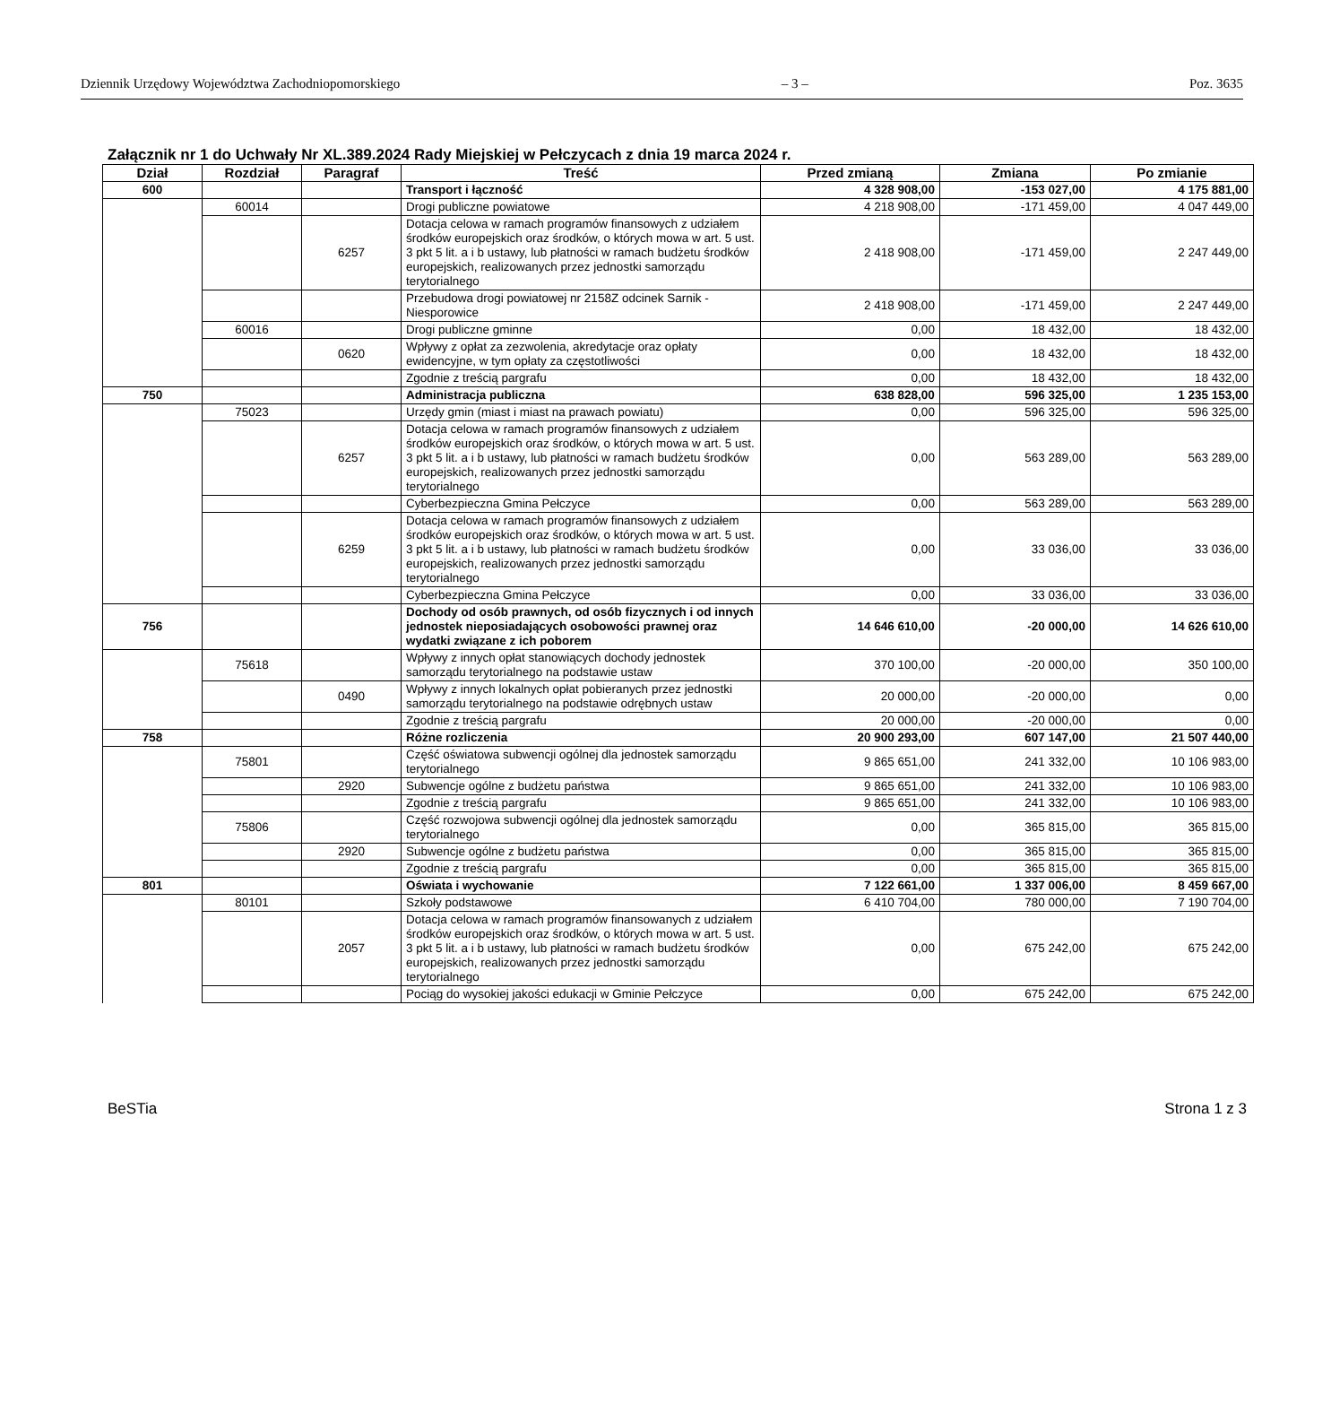Dziennik Urzędowy Województwa Zachodniopomorskiego – 3 – Poz. 3635
Załącznik nr 1 do Uchwały Nr XL.389.2024 Rady Miejskiej w Pełczycach z dnia 19 marca 2024 r.
| Dział | Rozdział | Paragraf | Treść | Przed zmianą | Zmiana | Po zmianie |
| --- | --- | --- | --- | --- | --- | --- |
| 600 | | | Transport i łączność | 4 328 908,00 | -153 027,00 | 4 175 881,00 |
| | 60014 | | Drogi publiczne powiatowe | 4 218 908,00 | -171 459,00 | 4 047 449,00 |
| | | 6257 | Dotacja celowa w ramach programów finansowych z udziałem środków europejskich oraz środków, o których mowa w art. 5 ust. 3 pkt 5 lit. a i b ustawy, lub płatności w ramach budżetu środków europejskich, realizowanych przez jednostki samorządu terytorialnego | 2 418 908,00 | -171 459,00 | 2 247 449,00 |
| | | | Przebudowa drogi powiatowej nr 2158Z odcinek Sarnik - Niesporowice | 2 418 908,00 | -171 459,00 | 2 247 449,00 |
| | 60016 | | Drogi publiczne gminne | 0,00 | 18 432,00 | 18 432,00 |
| | | 0620 | Wpływy z opłat za zezwolenia, akredytacje oraz opłaty ewidencyjne, w tym opłaty za częstotliwości | 0,00 | 18 432,00 | 18 432,00 |
| | | | Zgodnie z treścią pargrafu | 0,00 | 18 432,00 | 18 432,00 |
| 750 | | | Administracja publiczna | 638 828,00 | 596 325,00 | 1 235 153,00 |
| | 75023 | | Urzędy gmin (miast i miast na prawach powiatu) | 0,00 | 596 325,00 | 596 325,00 |
| | | 6257 | Dotacja celowa w ramach programów finansowych z udziałem środków europejskich oraz środków, o których mowa w art. 5 ust. 3 pkt 5 lit. a i b ustawy, lub płatności w ramach budżetu środków europejskich, realizowanych przez jednostki samorządu terytorialnego | 0,00 | 563 289,00 | 563 289,00 |
| | | | Cyberbezpieczna Gmina Pełczyce | 0,00 | 563 289,00 | 563 289,00 |
| | | 6259 | Dotacja celowa w ramach programów finansowych z udziałem środków europejskich oraz środków, o których mowa w art. 5 ust. 3 pkt 5 lit. a i b ustawy, lub płatności w ramach budżetu środków europejskich, realizowanych przez jednostki samorządu terytorialnego | 0,00 | 33 036,00 | 33 036,00 |
| | | | Cyberbezpieczna Gmina Pełczyce | 0,00 | 33 036,00 | 33 036,00 |
| 756 | | | Dochody od osób prawnych, od osób fizycznych i od innych jednostek nieposiadających osobowości prawnej oraz wydatki związane z ich poborem | 14 646 610,00 | -20 000,00 | 14 626 610,00 |
| | 75618 | | Wpływy z innych opłat stanowiących dochody jednostek samorządu terytorialnego na podstawie ustaw | 370 100,00 | -20 000,00 | 350 100,00 |
| | | 0490 | Wpływy z innych lokalnych opłat pobieranych przez jednostki samorządu terytorialnego na podstawie odrębnych ustaw | 20 000,00 | -20 000,00 | 0,00 |
| | | | Zgodnie z treścią pargrafu | 20 000,00 | -20 000,00 | 0,00 |
| 758 | | | Różne rozliczenia | 20 900 293,00 | 607 147,00 | 21 507 440,00 |
| | 75801 | | Część oświatowa subwencji ogólnej dla jednostek samorządu terytorialnego | 9 865 651,00 | 241 332,00 | 10 106 983,00 |
| | | 2920 | Subwencje ogólne z budżetu państwa | 9 865 651,00 | 241 332,00 | 10 106 983,00 |
| | | | Zgodnie z treścią pargrafu | 9 865 651,00 | 241 332,00 | 10 106 983,00 |
| | 75806 | | Część rozwojowa subwencji ogólnej dla jednostek samorządu terytorialnego | 0,00 | 365 815,00 | 365 815,00 |
| | | 2920 | Subwencje ogólne z budżetu państwa | 0,00 | 365 815,00 | 365 815,00 |
| | | | Zgodnie z treścią pargrafu | 0,00 | 365 815,00 | 365 815,00 |
| 801 | | | Oświata i wychowanie | 7 122 661,00 | 1 337 006,00 | 8 459 667,00 |
| | 80101 | | Szkoły podstawowe | 6 410 704,00 | 780 000,00 | 7 190 704,00 |
| | | 2057 | Dotacja celowa w ramach programów finansowanych z udziałem środków europejskich oraz środków, o których mowa w art. 5 ust. 3 pkt 5 lit. a i b ustawy, lub płatności w ramach budżetu środków europejskich, realizowanych przez jednostki samorządu terytorialnego | 0,00 | 675 242,00 | 675 242,00 |
| | | | Pociąg do wysokiej jakości edukacji w Gminie Pełczyce | 0,00 | 675 242,00 | 675 242,00 |
BeSTia Strona 1 z 3